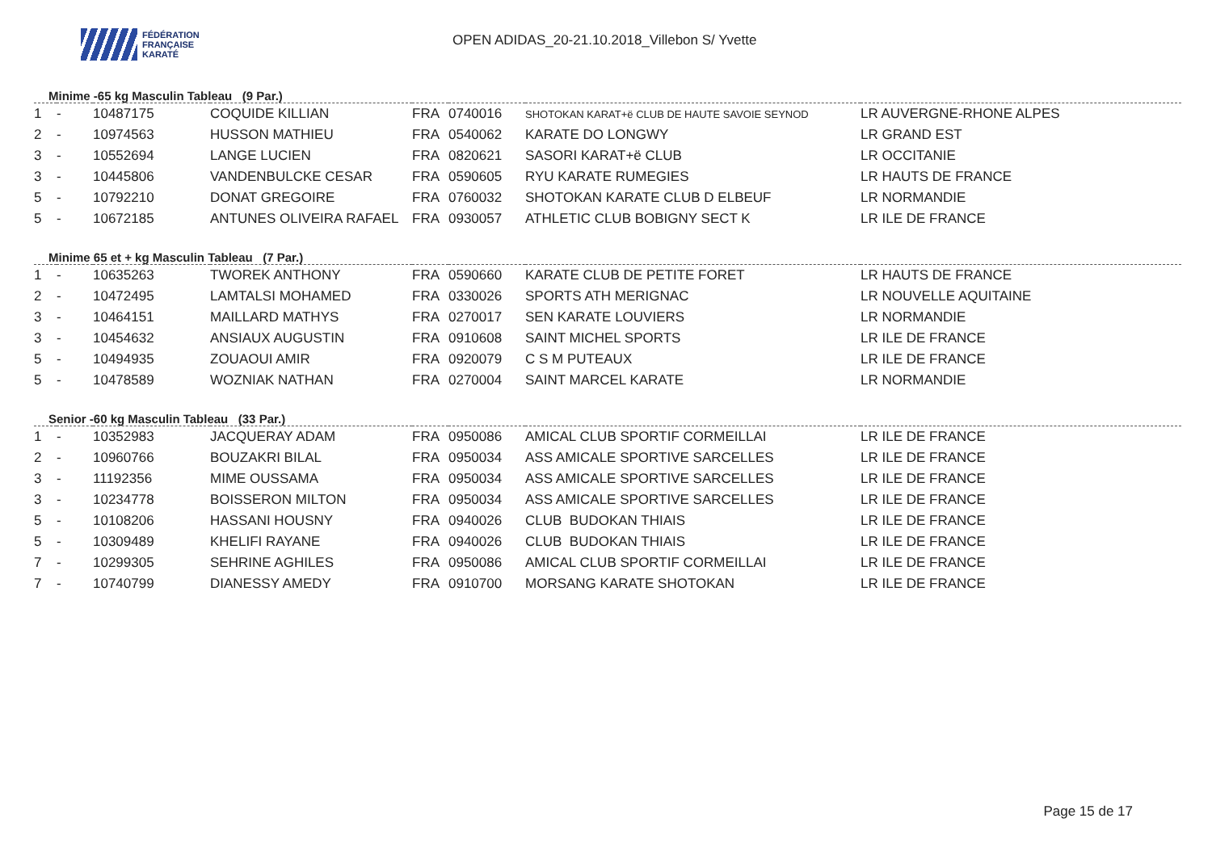FÉDÉRATION
FRANÇAISE
KARATÉ
OPEN ADIDAS_20-21.10.2018_Villebon S/ Yvette
Minime -65 kg Masculin Tableau (9 Par.)
| 1 | - | 10487175 | COQUIDE KILLIAN | FRA | 0740016 | SHOTOKAN KARAT+ë CLUB DE HAUTE SAVOIE SEYNOD | LR AUVERGNE-RHONE ALPES |
| 2 | - | 10974563 | HUSSON MATHIEU | FRA | 0540062 | KARATE DO LONGWY | LR GRAND EST |
| 3 | - | 10552694 | LANGE LUCIEN | FRA | 0820621 | SASORI KARAT+ë CLUB | LR OCCITANIE |
| 3 | - | 10445806 | VANDENBULCKE CESAR | FRA | 0590605 | RYU KARATE RUMEGIES | LR HAUTS DE FRANCE |
| 5 | - | 10792210 | DONAT GREGOIRE | FRA | 0760032 | SHOTOKAN KARATE CLUB D ELBEUF | LR NORMANDIE |
| 5 | - | 10672185 | ANTUNES OLIVEIRA RAFAEL | FRA | 0930057 | ATHLETIC CLUB BOBIGNY SECT K | LR ILE DE FRANCE |
Minime 65 et + kg Masculin Tableau (7 Par.)
| 1 | - | 10635263 | TWOREK ANTHONY | FRA | 0590660 | KARATE CLUB DE PETITE FORET | LR HAUTS DE FRANCE |
| 2 | - | 10472495 | LAMTALSI MOHAMED | FRA | 0330026 | SPORTS ATH MERIGNAC | LR NOUVELLE AQUITAINE |
| 3 | - | 10464151 | MAILLARD MATHYS | FRA | 0270017 | SEN KARATE LOUVIERS | LR NORMANDIE |
| 3 | - | 10454632 | ANSIAUX AUGUSTIN | FRA | 0910608 | SAINT MICHEL SPORTS | LR ILE DE FRANCE |
| 5 | - | 10494935 | ZOUAOUI AMIR | FRA | 0920079 | C S M PUTEAUX | LR ILE DE FRANCE |
| 5 | - | 10478589 | WOZNIAK NATHAN | FRA | 0270004 | SAINT MARCEL KARATE | LR NORMANDIE |
Senior -60 kg Masculin Tableau (33 Par.)
| 1 | - | 10352983 | JACQUERAY ADAM | FRA | 0950086 | AMICAL CLUB SPORTIF CORMEILLAI | LR ILE DE FRANCE |
| 2 | - | 10960766 | BOUZAKRI BILAL | FRA | 0950034 | ASS AMICALE SPORTIVE SARCELLES | LR ILE DE FRANCE |
| 3 | - | 11192356 | MIME OUSSAMA | FRA | 0950034 | ASS AMICALE SPORTIVE SARCELLES | LR ILE DE FRANCE |
| 3 | - | 10234778 | BOISSERON MILTON | FRA | 0950034 | ASS AMICALE SPORTIVE SARCELLES | LR ILE DE FRANCE |
| 5 | - | 10108206 | HASSANI HOUSNY | FRA | 0940026 | CLUB BUDOKAN THIAIS | LR ILE DE FRANCE |
| 5 | - | 10309489 | KHELIFI RAYANE | FRA | 0940026 | CLUB BUDOKAN THIAIS | LR ILE DE FRANCE |
| 7 | - | 10299305 | SEHRINE AGHILES | FRA | 0950086 | AMICAL CLUB SPORTIF CORMEILLAI | LR ILE DE FRANCE |
| 7 | - | 10740799 | DIANESSY AMEDY | FRA | 0910700 | MORSANG KARATE SHOTOKAN | LR ILE DE FRANCE |
Page 15 de 17